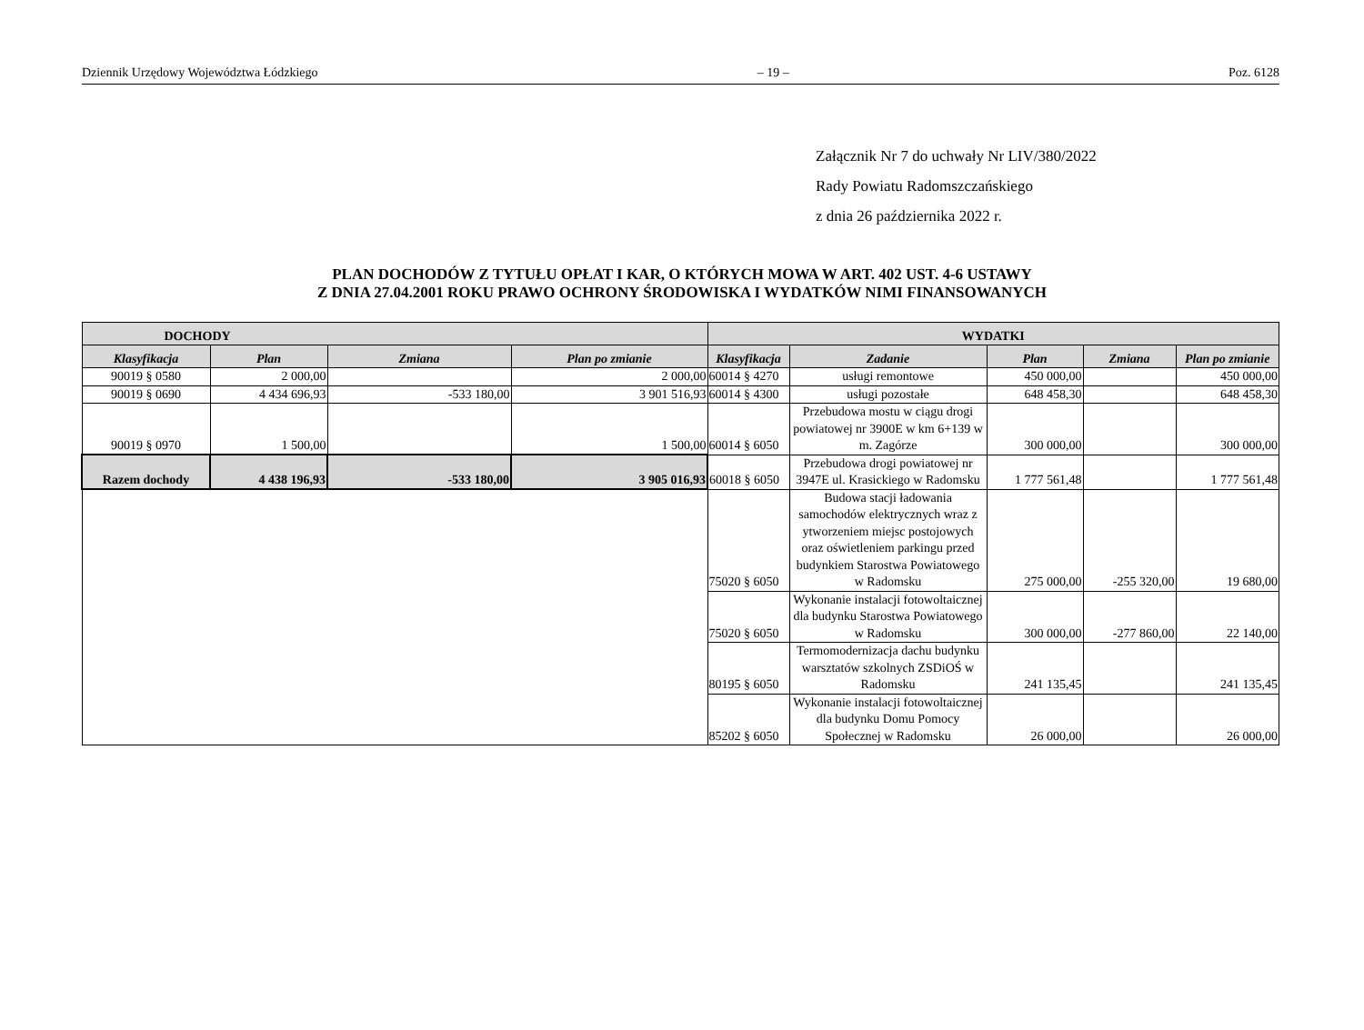Dziennik Urzędowy Województwa Łódzkiego – 19 – Poz. 6128
Załącznik Nr 7 do uchwały Nr LIV/380/2022
Rady Powiatu Radomszczańskiego
z dnia 26 października 2022 r.
PLAN DOCHODÓW Z TYTUŁU OPŁAT I KAR, O KTÓRYCH MOWA W ART. 402 UST. 4-6 USTAWY
Z DNIA 27.04.2001 ROKU PRAWO OCHRONY ŚRODOWISKA I WYDATKÓW NIMI FINANSOWANYCH
| DOCHODY | | | | WYDATKI | | | | |
| --- | --- | --- | --- | --- | --- | --- | --- | --- |
| Klasyfikacja | Plan | Zmiana | Plan po zmianie | Klasyfikacja | Zadanie | Plan | Zmiana | Plan po zmianie |
| 90019 § 0580 | 2 000,00 | | 2 000,00 | 60014 § 4270 | usługi remontowe | 450 000,00 | | 450 000,00 |
| 90019 § 0690 | 4 434 696,93 | -533 180,00 | 3 901 516,93 | 60014 § 4300 | usługi pozostałe | 648 458,30 | | 648 458,30 |
| 90019 § 0970 | 1 500,00 | | 1 500,00 | 60014 § 6050 | Przebudowa mostu w ciągu drogi powiatowej nr 3900E w km 6+139 w m. Zagórze | 300 000,00 | | 300 000,00 |
| Razem dochody | 4 438 196,93 | -533 180,00 | 3 905 016,93 | 60018 § 6050 | Przebudowa drogi powiatowej nr 3947E ul. Krasickiego w Radomsku | 1 777 561,48 | | 1 777 561,48 |
| | | | | 75020 § 6050 | Budowa stacji ładowania samochodów elektrycznych wraz z ytworzeniem miejsc postojowych oraz oświetleniem parkingu przed budynkiem Starostwa Powiatowego w Radomsku | 275 000,00 | -255 320,00 | 19 680,00 |
| | | | | 75020 § 6050 | Wykonanie instalacji fotowoltaicznej dla budynku Starostwa Powiatowego w Radomsku | 300 000,00 | -277 860,00 | 22 140,00 |
| | | | | 80195 § 6050 | Termomodernizacja dachu budynku warsztatów szkolnych ZSDiOŚ w Radomsku | 241 135,45 | | 241 135,45 |
| | | | | 85202 § 6050 | Wykonanie instalacji fotowoltaicznej dla budynku Domu Pomocy Społecznej w Radomsku | 26 000,00 | | 26 000,00 |